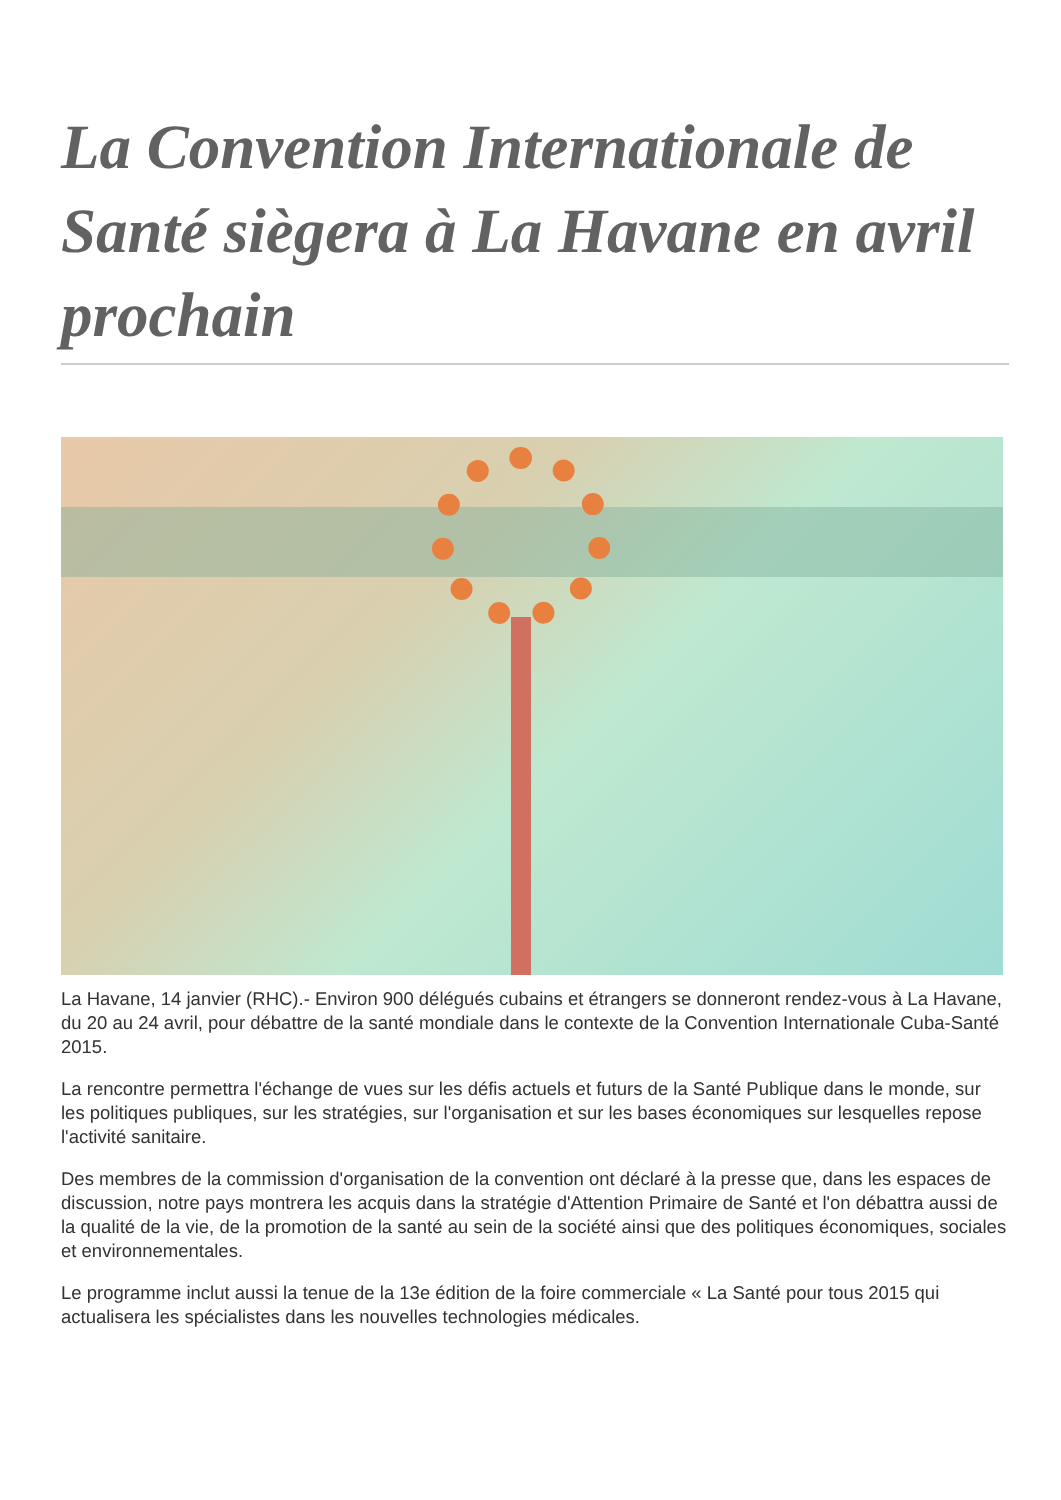La Convention Internationale de Santé siègera à La Havane en avril prochain
La Havane, 14 janvier (RHC).- Environ 900 délégués cubains et étrangers se donneront rendez-vous à La Havane, du 20 au 24 avril, pour débattre de la santé mondiale dans le contexte de la Convention Internationale Cuba-Santé 2015.
La rencontre permettra l'échange de vues sur les défis actuels et futurs de la Santé Publique dans le monde, sur les politiques publiques, sur les stratégies, sur l'organisation et sur les bases économiques sur lesquelles repose l'activité sanitaire.
Des membres de la commission d'organisation de la convention ont déclaré à la presse que, dans les espaces de discussion, notre pays montrera les acquis dans la stratégie d'Attention Primaire de Santé et l'on débattra aussi de la qualité de la vie, de la promotion de la santé au sein de la société ainsi que des politiques économiques, sociales et environnementales.
Le programme inclut aussi la tenue de la 13e édition de la foire commerciale « La Santé pour tous 2015 qui actualisera les spécialistes dans les nouvelles technologies médicales.